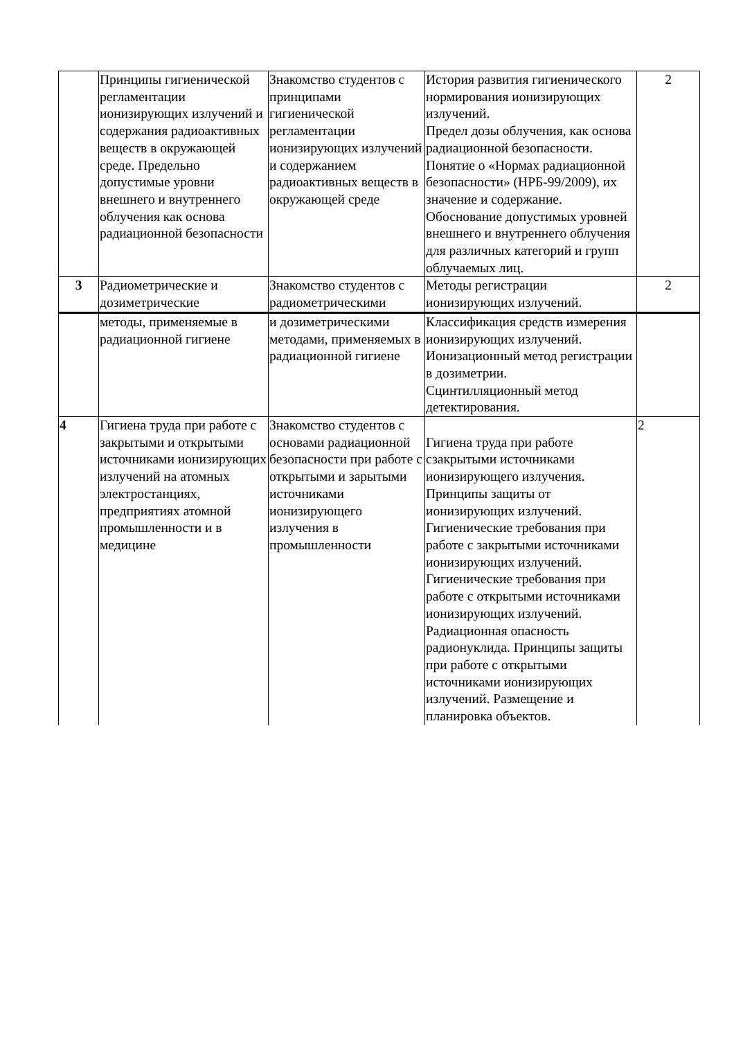| | Принципы гигиенической регламентации ионизирующих излучений и содержания радиоактивных веществ в окружающей среде. Предельно допустимые уровни внешнего и внутреннего облучения как основа радиационной безопасности | Знакомство студентов с принципами гигиенической регламентации ионизирующих излучений и содержанием радиоактивных веществ в окружающей среде | История развития гигиенического нормирования ионизирующих излучений. Предел дозы облучения, как основа радиационной безопасности. Понятие о «Нормах радиационной безопасности» (НРБ-99/2009), их значение и содержание. Обоснование допустимых уровней внешнего и внутреннего облучения для различных категорий и групп облучаемых лиц. | 2 |
| 3 | Радиометрические и дозиметрические | Знакомство студентов с радиометрическими | Методы регистрации ионизирующих излучений. | 2 |
| | методы, применяемые в радиационной гигиене | и дозиметрическими методами, применяемых в радиационной гигиене | Классификация средств измерения ионизирующих излучений. Ионизационный метод регистрации в дозиметрии. Сцинтилляционный метод детектирования. | |
| 4 | Гигиена труда при работе с закрытыми и открытыми источниками ионизирующих излучений на атомных электростанциях, предприятиях атомной промышленности и в медицине | Знакомство студентов с основами радиационной безопасности при работе с открытыми и зарытыми источниками ионизирующего излучения в промышленности | Гигиена труда при работе сзакрытыми источниками ионизирующего излучения. Принципы защиты от ионизирующих излучений. Гигиенические требования при работе с закрытыми источниками ионизирующих излучений. Гигиенические требования при работе с открытыми источниками ионизирующих излучений. Радиационная опасность радионуклида. Принципы защиты при работе с открытыми источниками ионизирующих излучений. Размещение и планировка объектов. | 2 |